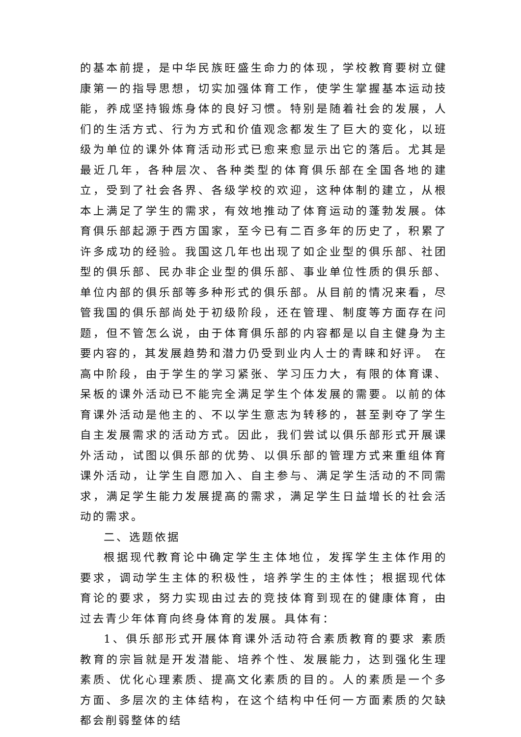的基本前提，是中华民族旺盛生命力的体现，学校教育要树立健康第一的指导思想，切实加强体育工作，使学生掌握基本运动技能，养成坚持锻炼身体的良好习惯。特别是随着社会的发展，人们的生活方式、行为方式和价值观念都发生了巨大的变化，以班级为单位的课外体育活动形式已愈来愈显示出它的落后。尤其是最近几年，各种层次、各种类型的体育俱乐部在全国各地的建立，受到了社会各界、各级学校的欢迎，这种体制的建立，从根本上满足了学生的需求，有效地推动了体育运动的蓬勃发展。体育俱乐部起源于西方国家，至今已有二百多年的历史了，积累了许多成功的经验。我国这几年也出现了如企业型的俱乐部、社团型的俱乐部、民办非企业型的俱乐部、事业单位性质的俱乐部、单位内部的俱乐部等多种形式的俱乐部。从目前的情况来看，尽管我国的俱乐部尚处于初级阶段，还在管理、制度等方面存在问题，但不管怎么说，由于体育俱乐部的内容都是以自主健身为主要内容的，其发展趋势和潜力仍受到业内人士的青睐和好评。 在高中阶段，由于学生的学习紧张、学习压力大，有限的体育课、呆板的课外活动已不能完全满足学生个体发展的需要。以前的体育课外活动是他主的、不以学生意志为转移的，甚至剥夺了学生自主发展需求的活动方式。因此，我们尝试以俱乐部形式开展课外活动，试图以俱乐部的优势、以俱乐部的管理方式来重组体育课外活动，让学生自愿加入、自主参与、满足学生活动的不同需求，满足学生能力发展提高的需求，满足学生日益增长的社会活动的需求。
二、选题依据
根据现代教育论中确定学生主体地位，发挥学生主体作用的要求，调动学生主体的积极性，培养学生的主体性；根据现代体育论的要求，努力实现由过去的竞技体育到现在的健康体育，由过去青少年体育向终身体育的发展。具体有：
1、俱乐部形式开展体育课外活动符合素质教育的要求 素质教育的宗旨就是开发潜能、培养个性、发展能力，达到强化生理素质、优化心理素质、提高文化素质的目的。人的素质是一个多方面、多层次的主体结构，在这个结构中任何一方面素质的欠缺都会削弱整体的结